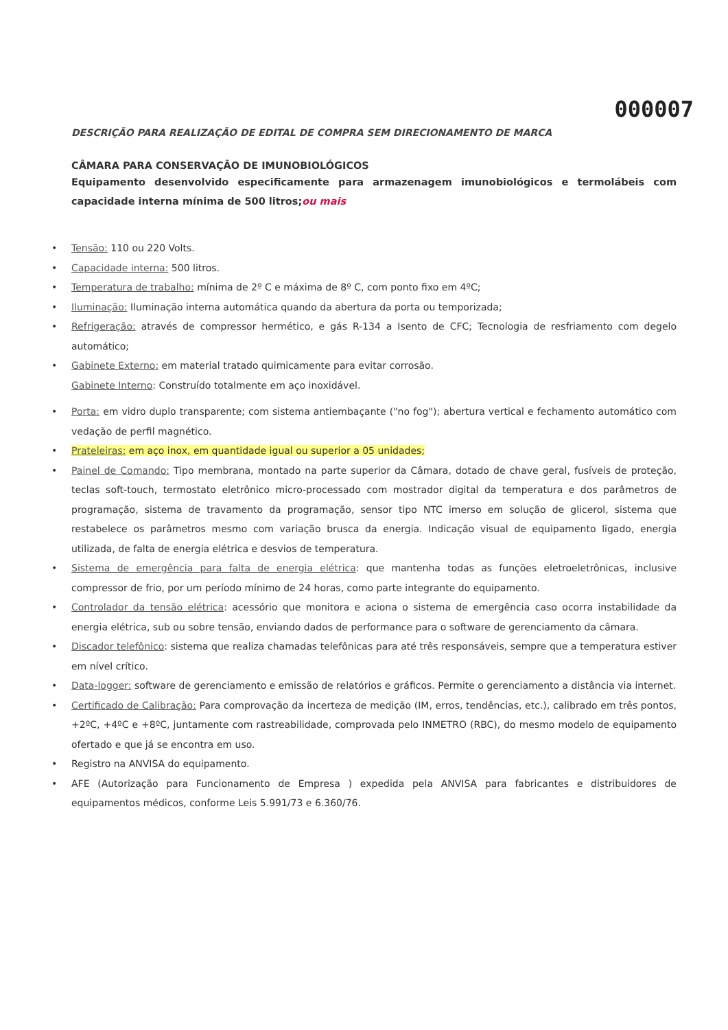000007
DESCRIÇÃO PARA REALIZAÇÃO DE EDITAL DE COMPRA SEM DIRECIONAMENTO DE MARCA
CÂMARA PARA CONSERVAÇÃO DE IMUNOBIOLÓGICOS
Equipamento desenvolvido especificamente para armazenagem imunobiológicos e termolábeis com capacidade interna mínima de 500 litros;ou mais
Tensão: 110 ou 220 Volts.
Capacidade interna: 500 litros.
Temperatura de trabalho: mínima de 2º C e máxima de 8º C, com ponto fixo em 4ºC;
Iluminação: Iluminação interna automática quando da abertura da porta ou temporizada;
Refrigeração: através de compressor hermético, e gás R-134 a Isento de CFC; Tecnologia de resfriamento com degelo automático;
Gabinete Externo: em material tratado quimicamente para evitar corrosão.
Gabinete Interno: Construído totalmente em aço inoxidável.
Porta: em vidro duplo transparente; com sistema antiembaçante ("no fog"); abertura vertical e fechamento automático com vedação de perfil magnético.
Prateleiras: em aço inox, em quantidade igual ou superior a 05 unidades;
Painel de Comando: Tipo membrana, montado na parte superior da Câmara, dotado de chave geral, fusíveis de proteção, teclas soft-touch, termostato eletrônico micro-processado com mostrador digital da temperatura e dos parâmetros de programação, sistema de travamento da programação, sensor tipo NTC imerso em solução de glicerol, sistema que restabelece os parâmetros mesmo com variação brusca da energia. Indicação visual de equipamento ligado, energia utilizada, de falta de energia elétrica e desvios de temperatura.
Sistema de emergência para falta de energia elétrica: que mantenha todas as funções eletroeletrônicas, inclusive compressor de frio, por um período mínimo de 24 horas, como parte integrante do equipamento.
Controlador da tensão elétrica: acessório que monitora e aciona o sistema de emergência caso ocorra instabilidade da energia elétrica, sub ou sobre tensão, enviando dados de performance para o software de gerenciamento da câmara.
Discador telefônico: sistema que realiza chamadas telefônicas para até três responsáveis, sempre que a temperatura estiver em nível crítico.
Data-logger: software de gerenciamento e emissão de relatórios e gráficos. Permite o gerenciamento a distância via internet.
Certificado de Calibração: Para comprovação da incerteza de medição (IM, erros, tendências, etc.), calibrado em três pontos, +2ºC, +4ºC e +8ºC, juntamente com rastreabilidade, comprovada pelo INMETRO (RBC), do mesmo modelo de equipamento ofertado e que já se encontra em uso.
Registro na ANVISA do equipamento.
AFE (Autorização para Funcionamento de Empresa ) expedida pela ANVISA para fabricantes e distribuidores de equipamentos médicos, conforme Leis 5.991/73 e 6.360/76.